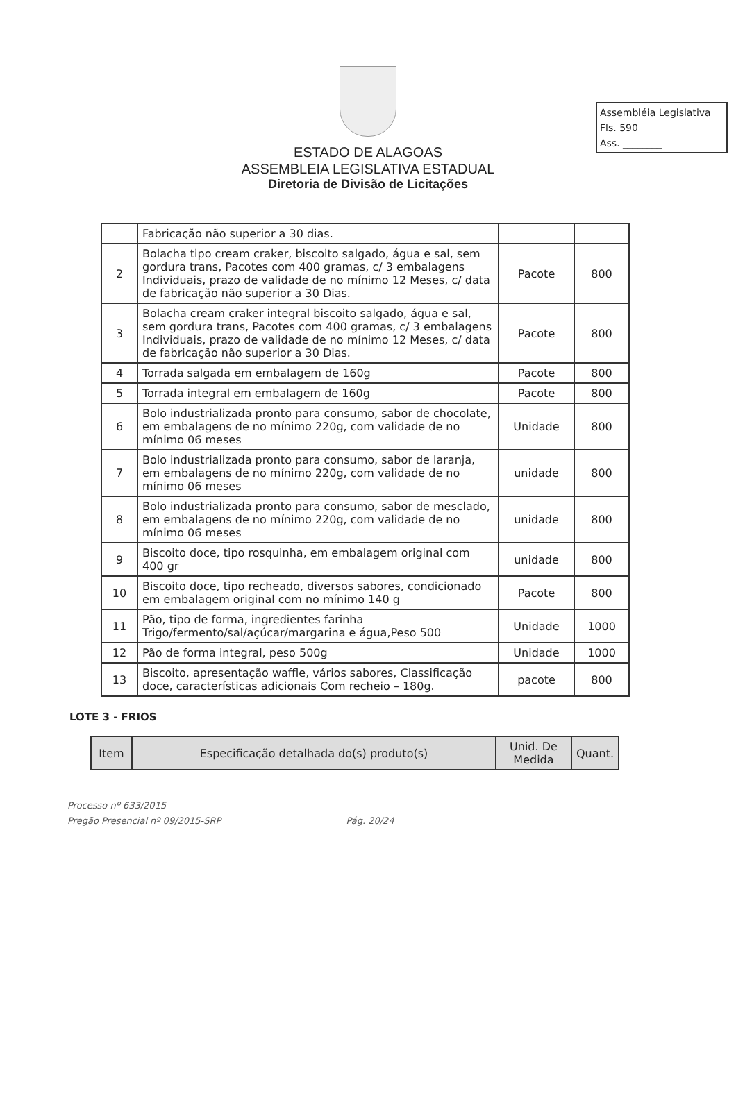Assembléia Legislativa
Fls. 590
Ass. ________
ESTADO DE ALAGOAS
ASSEMBLEIA LEGISLATIVA ESTADUAL
Diretoria de Divisão de Licitações
| | Fabricação não superior a 30 dias. | | |
| 2 | Bolacha tipo cream craker, biscoito salgado, água e sal, sem gordura trans, Pacotes com 400 gramas, c/ 3 embalagens Individuais, prazo de validade de no mínimo 12 Meses, c/ data de fabricação não superior a 30 Dias. | Pacote | 800 |
| 3 | Bolacha cream craker integral biscoito salgado, água e sal, sem gordura trans, Pacotes com 400 gramas, c/ 3 embalagens Individuais, prazo de validade de no mínimo 12 Meses, c/ data de fabricação não superior a 30 Dias. | Pacote | 800 |
| 4 | Torrada salgada em embalagem de 160g | Pacote | 800 |
| 5 | Torrada integral em embalagem de 160g | Pacote | 800 |
| 6 | Bolo industrializada pronto para consumo, sabor de chocolate, em embalagens de no mínimo 220g, com validade de no mínimo 06 meses | Unidade | 800 |
| 7 | Bolo industrializada pronto para consumo, sabor de laranja, em embalagens de no mínimo 220g, com validade de no mínimo 06 meses | unidade | 800 |
| 8 | Bolo industrializada pronto para consumo, sabor de mesclado, em embalagens de no mínimo 220g, com validade de no mínimo 06 meses | unidade | 800 |
| 9 | Biscoito doce, tipo rosquinha, em embalagem original com 400 gr | unidade | 800 |
| 10 | Biscoito doce, tipo recheado, diversos sabores, condicionado em embalagem original com no mínimo 140 g | Pacote | 800 |
| 11 | Pão, tipo de forma, ingredientes farinha Trigo/fermento/sal/açúcar/margarina e água,Peso 500 | Unidade | 1000 |
| 12 | Pão de forma integral, peso 500g | Unidade | 1000 |
| 13 | Biscoito, apresentação waffle, vários sabores, Classificação doce, características adicionais Com recheio – 180g. | pacote | 800 |
LOTE 3 - FRIOS
| Item | Especificação detalhada do(s) produto(s) | Unid. De Medida | Quant. |
| --- | --- | --- | --- |
Processo nº 633/2015
Pregão Presencial nº 09/2015-SRP
Pág. 20/24